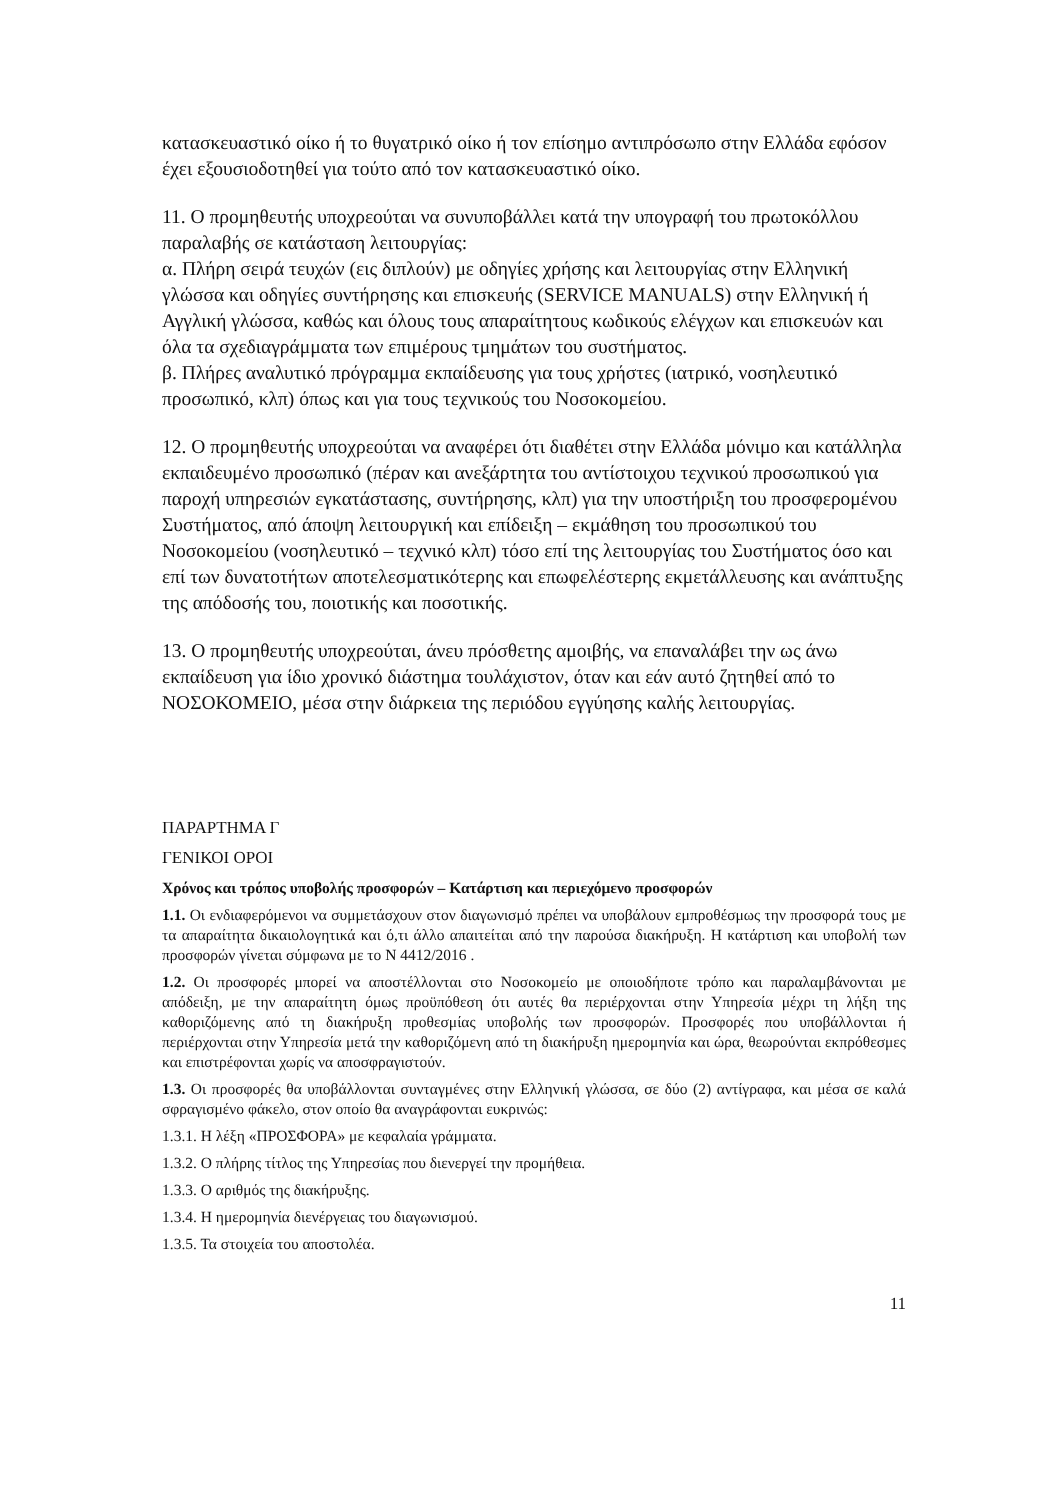κατασκευαστικό οίκο ή το θυγατρικό οίκο ή τον επίσημο αντιπρόσωπο στην Ελλάδα εφόσον έχει εξουσιοδοτηθεί για τούτο από τον κατασκευαστικό οίκο.
11. Ο προμηθευτής υποχρεούται να συνυποβάλλει κατά την υπογραφή του πρωτοκόλλου παραλαβής σε κατάσταση λειτουργίας:
α. Πλήρη σειρά τευχών (εις διπλούν) με οδηγίες χρήσης και λειτουργίας στην Ελληνική γλώσσα και οδηγίες συντήρησης και επισκευής (SERVICE MANUALS) στην Ελληνική ή Αγγλική γλώσσα, καθώς και όλους τους απαραίτητους κωδικούς ελέγχων και επισκευών και όλα τα σχεδιαγράμματα των επιμέρους τμημάτων του συστήματος.
β. Πλήρες αναλυτικό πρόγραμμα εκπαίδευσης για τους χρήστες (ιατρικό, νοσηλευτικό προσωπικό, κλπ) όπως και για τους τεχνικούς του Νοσοκομείου.
12. Ο προμηθευτής υποχρεούται να αναφέρει ότι διαθέτει στην Ελλάδα μόνιμο και κατάλληλα εκπαιδευμένο προσωπικό (πέραν και ανεξάρτητα του αντίστοιχου τεχνικού προσωπικού για παροχή υπηρεσιών εγκατάστασης, συντήρησης, κλπ) για την υποστήριξη του προσφερομένου Συστήματος, από άποψη λειτουργική και επίδειξη – εκμάθηση του προσωπικού του Νοσοκομείου (νοσηλευτικό – τεχνικό κλπ) τόσο επί της λειτουργίας του Συστήματος όσο και επί των δυνατοτήτων αποτελεσματικότερης και επωφελέστερης εκμετάλλευσης και ανάπτυξης της απόδοσής του, ποιοτικής και ποσοτικής.
13. Ο προμηθευτής υποχρεούται, άνευ πρόσθετης αμοιβής, να επαναλάβει την ως άνω εκπαίδευση για ίδιο χρονικό διάστημα τουλάχιστον, όταν και εάν αυτό ζητηθεί από το ΝΟΣΟΚΟΜΕΙΟ, μέσα στην διάρκεια της περιόδου εγγύησης καλής λειτουργίας.
ΠΑΡΑΡΤΗΜΑ Γ
ΓΕΝΙΚΟΙ ΟΡΟΙ
Χρόνος και τρόπος υποβολής προσφορών – Κατάρτιση και περιεχόμενο προσφορών
1.1. Οι ενδιαφερόμενοι να συμμετάσχουν στον διαγωνισμό πρέπει να υποβάλουν εμπροθέσμως την προσφορά τους με τα απαραίτητα δικαιολογητικά και ό,τι άλλο απαιτείται από την παρούσα διακήρυξη. Η κατάρτιση και υποβολή των προσφορών γίνεται σύμφωνα με το Ν 4412/2016 .
1.2. Οι προσφορές μπορεί να αποστέλλονται στο Νοσοκομείο με οποιοδήποτε τρόπο και παραλαμβάνονται με απόδειξη, με την απαραίτητη όμως προϋπόθεση ότι αυτές θα περιέρχονται στην Υπηρεσία μέχρι τη λήξη της καθοριζόμενης από τη διακήρυξη προθεσμίας υποβολής των προσφορών. Προσφορές που υποβάλλονται ή περιέρχονται στην Υπηρεσία μετά την καθοριζόμενη από τη διακήρυξη ημερομηνία και ώρα, θεωρούνται εκπρόθεσμες και επιστρέφονται χωρίς να αποσφραγιστούν.
1.3. Οι προσφορές θα υποβάλλονται συνταγμένες στην Ελληνική γλώσσα, σε δύο (2) αντίγραφα, και μέσα σε καλά σφραγισμένο φάκελο, στον οποίο θα αναγράφονται ευκρινώς:
1.3.1. Η λέξη «ΠΡΟΣΦΟΡΑ» με κεφαλαία γράμματα.
1.3.2. Ο πλήρης τίτλος της Υπηρεσίας που διενεργεί την προμήθεια.
1.3.3. Ο αριθμός της διακήρυξης.
1.3.4. Η ημερομηνία διενέργειας του διαγωνισμού.
1.3.5. Τα στοιχεία του αποστολέα.
11